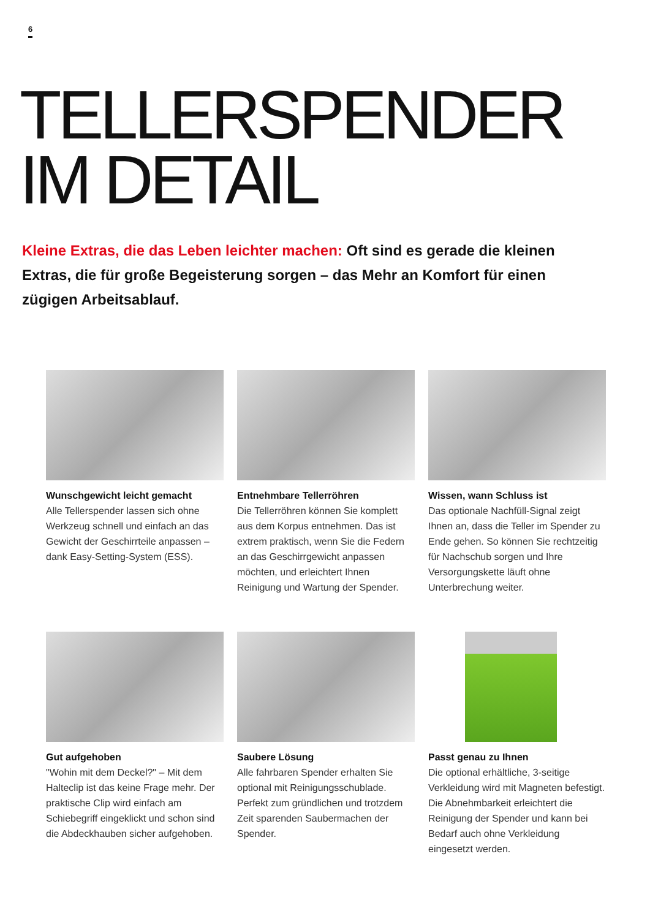6
TELLERSPENDER
IM DETAIL
Kleine Extras, die das Leben leichter machen: Oft sind es gerade die kleinen Extras, die für große Begeisterung sorgen – das Mehr an Komfort für einen zügigen Arbeitsablauf.
Wunschgewicht leicht gemacht
Alle Tellerspender lassen sich ohne Werkzeug schnell und einfach an das Gewicht der Geschirrteile anpassen – dank Easy-Setting-System (ESS).
Entnehmbare Tellerröhren
Die Tellerröhren können Sie komplett aus dem Korpus entnehmen. Das ist extrem praktisch, wenn Sie die Federn an das Geschirrgewicht anpassen möchten, und erleichtert Ihnen Reinigung und Wartung der Spender.
Wissen, wann Schluss ist
Das optionale Nachfüll-Signal zeigt Ihnen an, dass die Teller im Spender zu Ende gehen. So können Sie rechtzeitig für Nachschub sorgen und Ihre Versorgungskette läuft ohne Unterbrechung weiter.
Gut aufgehoben
"Wohin mit dem Deckel?" – Mit dem Halteclip ist das keine Frage mehr. Der praktische Clip wird einfach am Schiebegriff eingeklickt und schon sind die Abdeckhauben sicher aufgehoben.
Saubere Lösung
Alle fahrbaren Spender erhalten Sie optional mit Reinigungsschublade. Perfekt zum gründlichen und trotzdem Zeit sparenden Saubermachen der Spender.
Passt genau zu Ihnen
Die optional erhältliche, 3-seitige Verkleidung wird mit Magneten befestigt. Die Abnehmbarkeit erleichtert die Reinigung der Spender und kann bei Bedarf auch ohne Verkleidung eingesetzt werden.